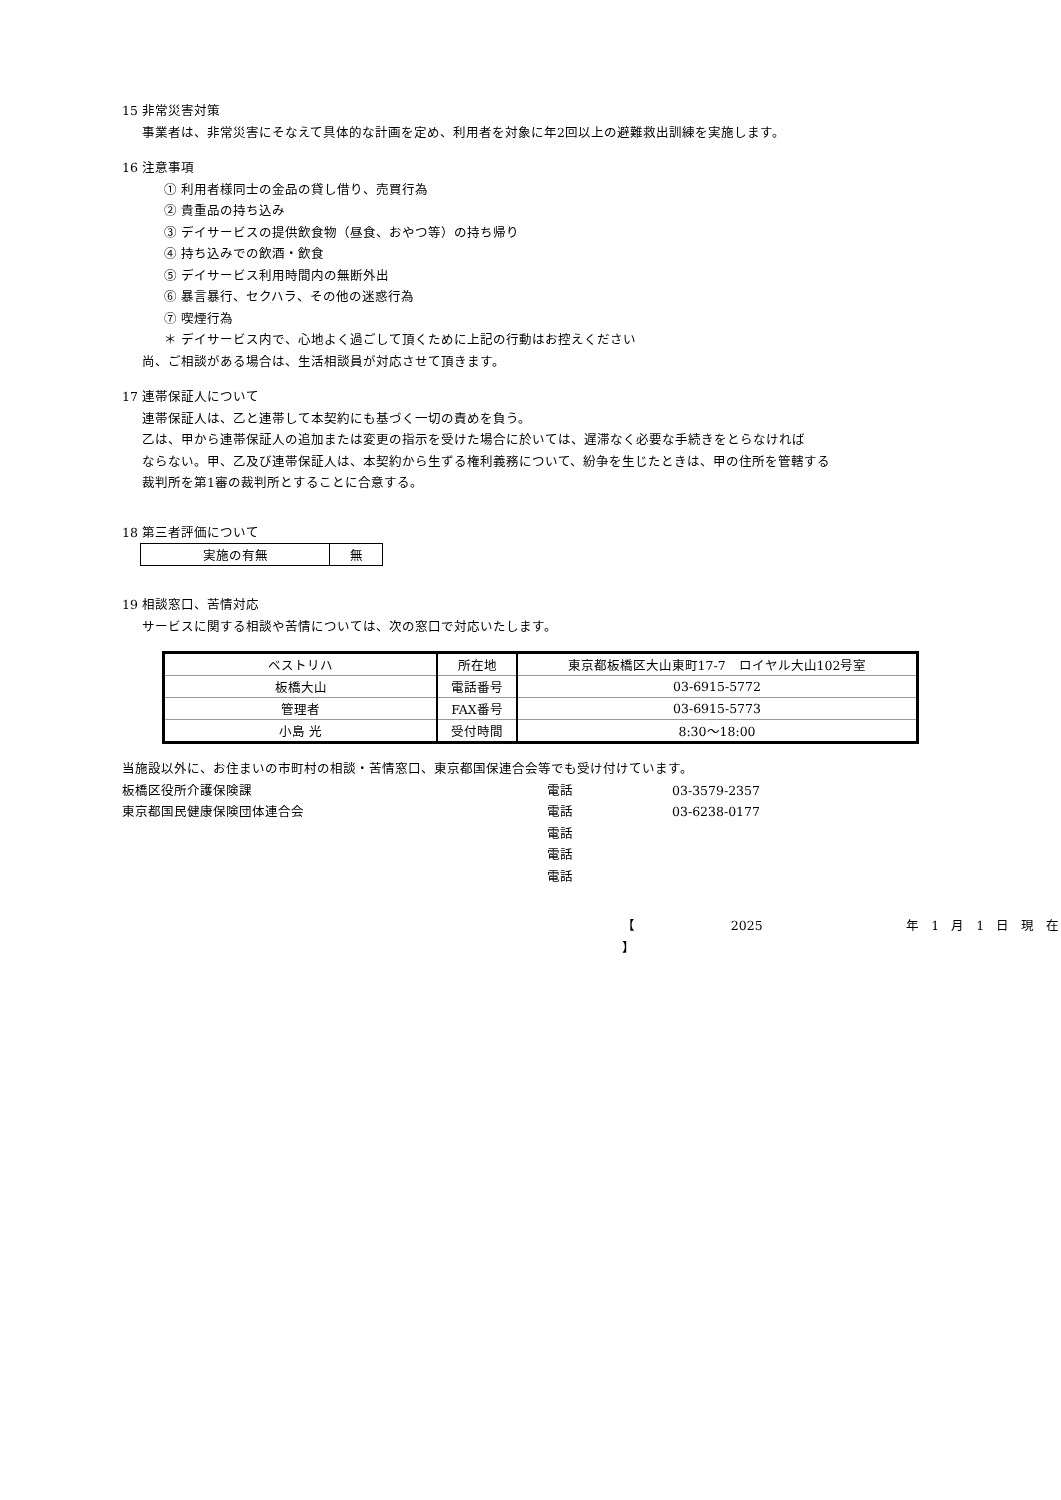15 非常災害対策
事業者は、非常災害にそなえて具体的な計画を定め、利用者を対象に年2回以上の避難救出訓練を実施します。
16 注意事項
① 利用者様同士の金品の貸し借り、売買行為
② 貴重品の持ち込み
③ デイサービスの提供飲食物（昼食、おやつ等）の持ち帰り
④ 持ち込みでの飲酒・飲食
⑤ デイサービス利用時間内の無断外出
⑥ 暴言暴行、セクハラ、その他の迷惑行為
⑦ 喫煙行為
＊ デイサービス内で、心地よく過ごして頂くために上記の行動はお控えください
尚、ご相談がある場合は、生活相談員が対応させて頂きます。
17 連帯保証人について
連帯保証人は、乙と連帯して本契約にも基づく一切の責めを負う。
乙は、甲から連帯保証人の追加または変更の指示を受けた場合に於いては、遅滞なく必要な手続きをとらなければ
ならない。甲、乙及び連帯保証人は、本契約から生ずる権利義務について、紛争を生じたときは、甲の住所を管轄する
裁判所を第1審の裁判所とすることに合意する。
18 第三者評価について
| 実施の有無 | 無 |
19 相談窓口、苦情対応
サービスに関する相談や苦情については、次の窓口で対応いたします。
| ベストリハ | 所在地 | 東京都板橋区大山東町17-7 ロイヤル大山102号室 |
| 板橋大山 | 電話番号 | 03-6915-5772 |
| 管理者 | FAX番号 | 03-6915-5773 |
| 小島 光 | 受付時間 | 8:30～18:00 |
当施設以外に、お住まいの市町村の相談・苦情窓口、東京都国保連合会等でも受け付けています。
板橋区役所介護保険課 電話 03-3579-2357
東京都国民健康保険団体連合会 電話 03-6238-0177
電話
電話
電話
【 2025 年 1 月 1 日 現 在 】